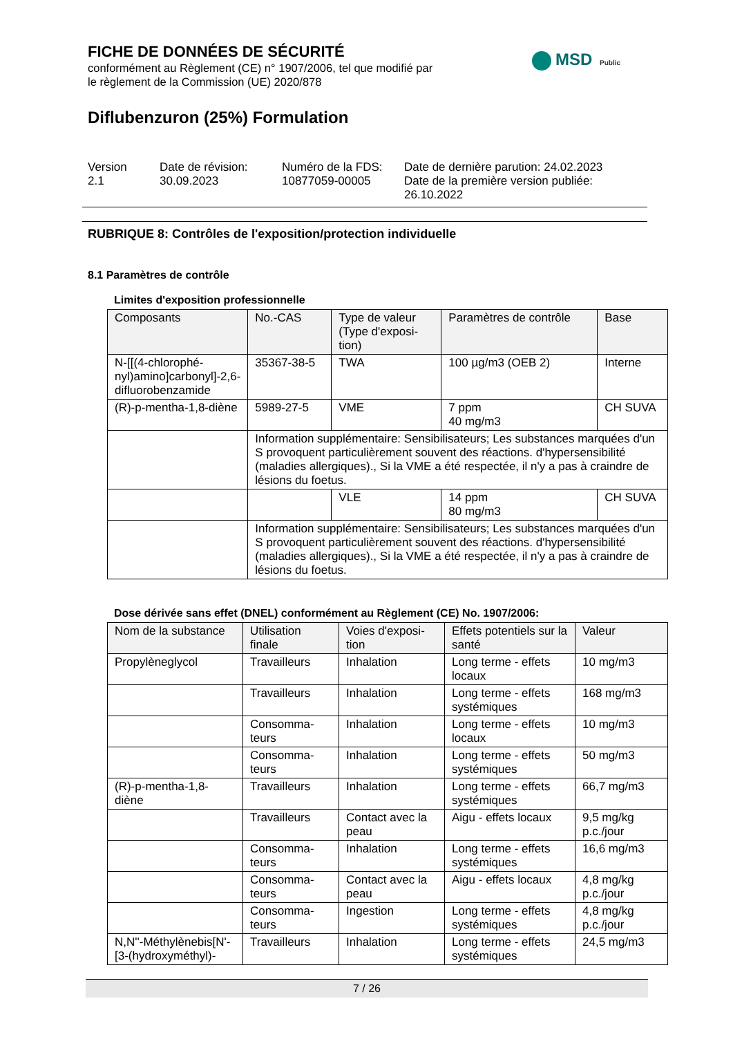FICHE DE DONNÉES DE SÉCURITÉ
conformément au Règlement (CE) n° 1907/2006, tel que modifié par
le règlement de la Commission (UE) 2020/878
MSD Public
Diflubenzuron (25%) Formulation
Version
2.1
Date de révision:
30.09.2023
Numéro de la FDS:
10877059-00005
Date de dernière parution: 24.02.2023
Date de la première version publiée:
26.10.2022
RUBRIQUE 8: Contrôles de l'exposition/protection individuelle
8.1 Paramètres de contrôle
Limites d'exposition professionnelle
| Composants | No.-CAS | Type de valeur (Type d'exposi-tion) | Paramètres de contrôle | Base |
| --- | --- | --- | --- | --- |
| N-[[(4-chlorophé-nyl)amino]carbonyl]-2,6-difluorobenzamide | 35367-38-5 | TWA | 100 µg/m3 (OEB 2) | Interne |
| (R)-p-mentha-1,8-diène | 5989-27-5 | VME | 7 ppm 40 mg/m3 | CH SUVA |
| | Information supplémentaire: Sensibilisateurs; Les substances marquées d'un S provoquent particulièrement souvent des réactions. d'hypersensibilité (maladies allergiques)., Si la VME a été respectée, il n'y a pas à craindre de lésions du foetus. | | | |
| | | VLE | 14 ppm 80 mg/m3 | CH SUVA |
| | Information supplémentaire: Sensibilisateurs; Les substances marquées d'un S provoquent particulièrement souvent des réactions. d'hypersensibilité (maladies allergiques)., Si la VME a été respectée, il n'y a pas à craindre de lésions du foetus. | | | |
Dose dérivée sans effet (DNEL) conformément au Règlement (CE) No. 1907/2006:
| Nom de la substance | Utilisation finale | Voies d'exposi-tion | Effets potentiels sur la santé | Valeur |
| --- | --- | --- | --- | --- |
| Propylèneglycol | Travailleurs | Inhalation | Long terme - effets locaux | 10 mg/m3 |
| | Travailleurs | Inhalation | Long terme - effets systémiques | 168 mg/m3 |
| | Consomma-teurs | Inhalation | Long terme - effets locaux | 10 mg/m3 |
| | Consomma-teurs | Inhalation | Long terme - effets systémiques | 50 mg/m3 |
| (R)-p-mentha-1,8-diène | Travailleurs | Inhalation | Long terme - effets systémiques | 66,7 mg/m3 |
| | Travailleurs | Contact avec la peau | Aigu - effets locaux | 9,5 mg/kg p.c./jour |
| | Consomma-teurs | Inhalation | Long terme - effets systémiques | 16,6 mg/m3 |
| | Consomma-teurs | Contact avec la peau | Aigu - effets locaux | 4,8 mg/kg p.c./jour |
| | Consomma-teurs | Ingestion | Long terme - effets systémiques | 4,8 mg/kg p.c./jour |
| N,N''-Méthylènebis[N'-[3-(hydroxyméthyl)- | Travailleurs | Inhalation | Long terme - effets systémiques | 24,5 mg/m3 |
7 / 26